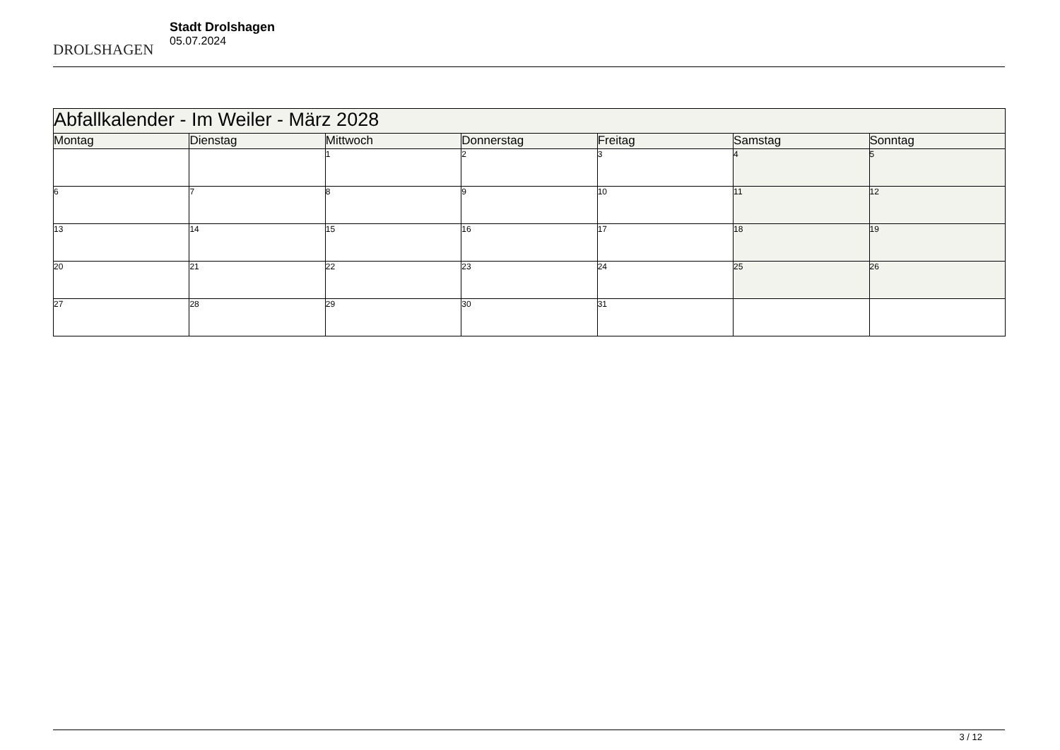DROLSHAGEN
Stadt Drolshagen
05.07.2024
| Abfallkalender - Im Weiler - März 2028 | | | | | | |
| --- | --- | --- | --- | --- | --- | --- |
| Montag | Dienstag | Mittwoch | Donnerstag | Freitag | Samstag | Sonntag |
| | | 1 | 2 | 3 | 4 | 5 |
| 6 | 7 | 8 | 9 | 10 | 11 | 12 |
| 13 | 14 | 15 | 16 | 17 | 18 | 19 |
| 20 | 21 | 22 | 23 | 24 | 25 | 26 |
| 27 | 28 | 29 | 30 | 31 | | |
3 / 12